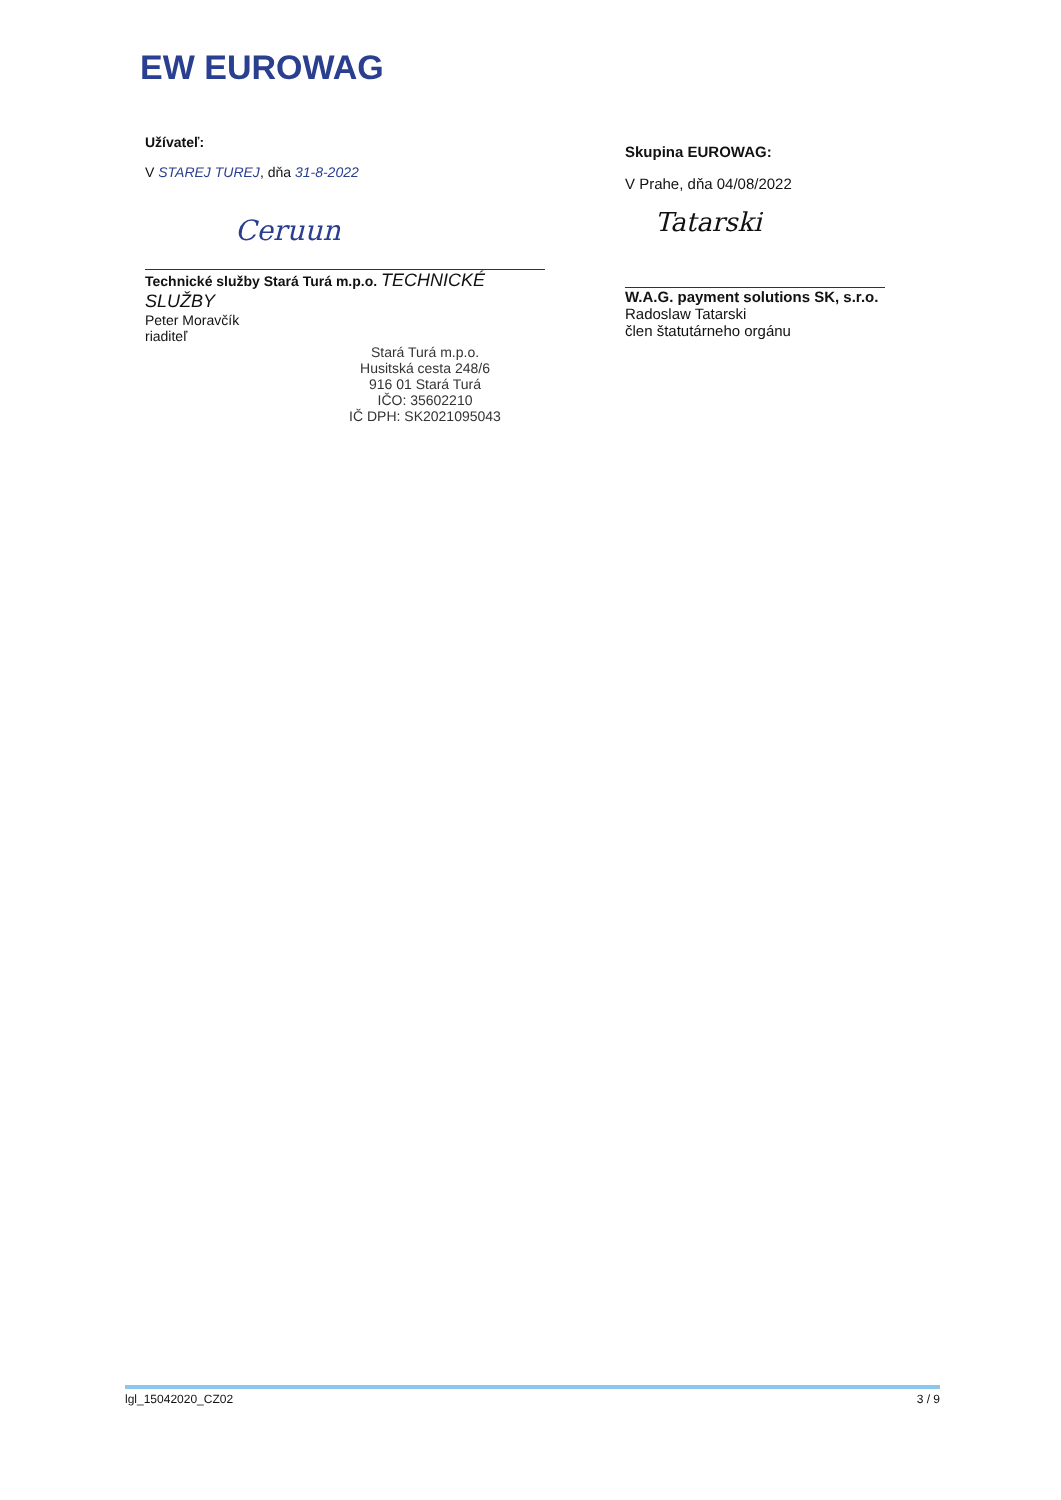EW EUROWAG
Užívateľ:
V STAREJ TUREJ, dňa 31-8-2022
Ceruun
Technické služby Stará Turá m.p.o. TECHNICKÉ SLUŽBY
Peter Moravčík
riaditeľ
Stará Turá m.p.o.
Husitská cesta 248/6
916 01 Stará Turá
IČO: 35602210
IČ DPH: SK2021095043
Skupina EUROWAG:
V Prahe, dňa 04/08/2022
Tatarski
W.A.G. payment solutions SK, s.r.o.
Radoslaw Tatarski
člen štatutárneho orgánu
lgl_15042020_CZ02 3 / 9